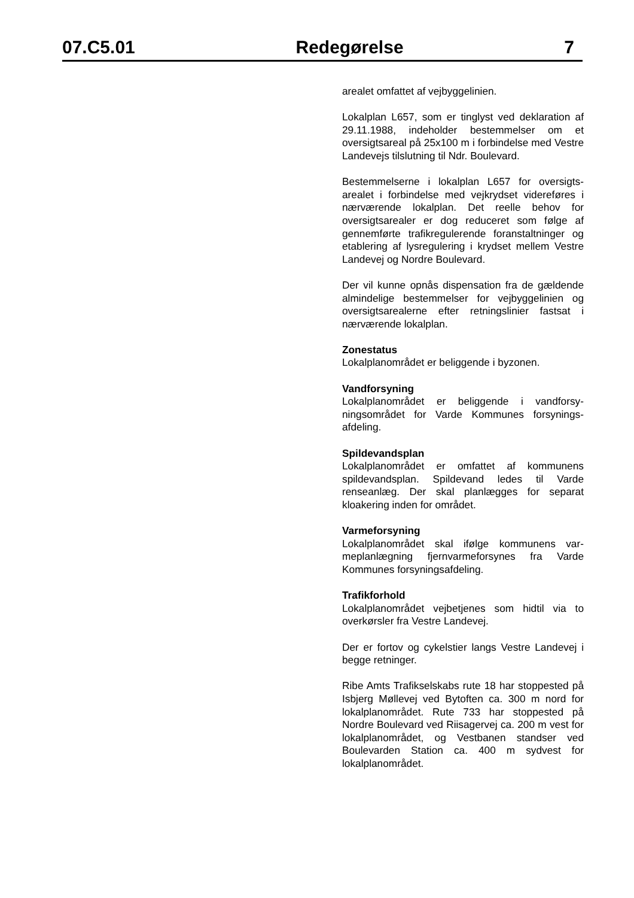07.C5.01 Redegørelse 7
arealet omfattet af vejbyggelinien.
Lokalplan L657, som er tinglyst ved deklaration af 29.11.1988, indeholder bestemmelser om et oversigtsareal på 25x100 m i forbindelse med Vestre Landevejs tilslutning til Ndr. Boulevard.
Bestemmelserne i lokalplan L657 for oversigts­arealet i forbindelse med vejkrydset videreføres i nærværende lokalplan. Det reelle behov for oversigtsarealer er dog reduceret som følge af gennemførte trafikregulerende foranstaltninger og etablering af lysregulering i krydset mellem Vestre Landevej og Nordre Boulevard.
Der vil kunne opnås dispensation fra de gæl­dende almindelige bestemmelser for vejbygge­linien og oversigtsarealerne efter retningslinier fastsat i nærværende lokalplan.
Zonestatus
Lokalplanområdet er beliggende i byzonen.
Vandforsyning
Lokalplanområdet er beliggende i vandforsy­ningsområdet for Varde Kommunes forsynings­afdeling.
Spildevandsplan
Lokalplanområdet er omfattet af kommunens spildevandsplan. Spildevand ledes til Varde renseanlæg. Der skal planlægges for separat kloakering inden for området.
Varmeforsyning
Lokalplanområdet skal ifølge kommunens var­meplanlægning fjernvarmeforsynes fra Varde Kommunes forsyningsafdeling.
Trafikforhold
Lokalplanområdet vejbetjenes som hidtil via to overkørsler fra Vestre Landevej.
Der er fortov og cykelstier langs Vestre Lande­vej i begge retninger.
Ribe Amts Trafikselskabs rute 18 har stoppe­sted på Isbjerg Møllevej ved Bytoften ca. 300 m nord for lokalplanområdet. Rute 733 har stoppe­sted på Nordre Boulevard ved Riisagervej ca. 200 m vest for lokalplanområdet, og Vestbanen standser ved Boulevarden Station ca. 400 m sydvest for lokalplanområdet.